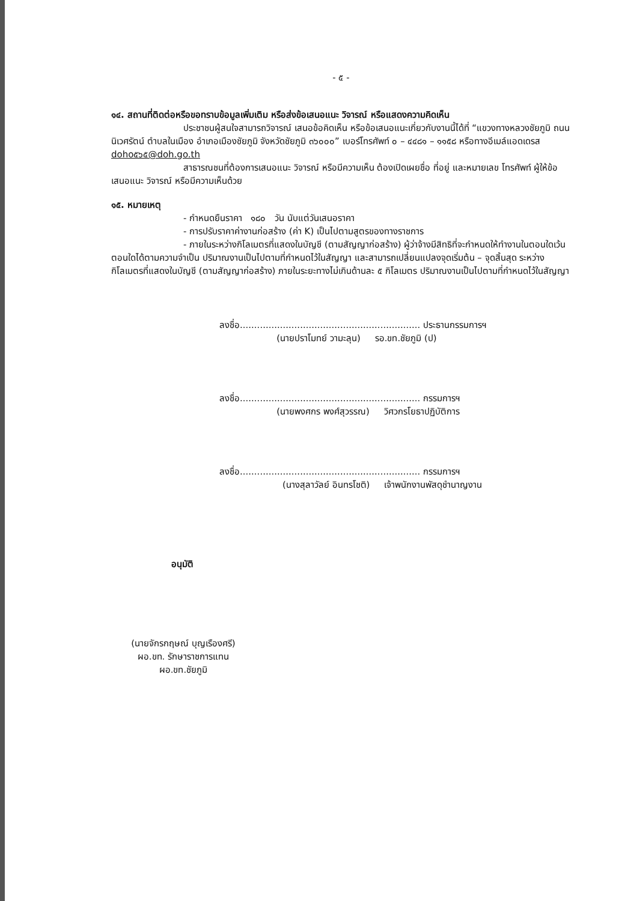- ๕ -
๑๔. สถานที่ติดต่อหรือขอทราบข้อมูลเพิ่มเติม หรือส่งข้อเสนอแนะ วิจารณ์ หรือแสดงความคิดเห็น
ประชาชนผู้สนใจสามารถวิจารณ์ เสนอข้อคิดเห็น หรือข้อเสนอแนะเกี่ยวกับงานนี้ได้ที่ “แขวงทางหลวงชัยภูมิ ถนนนิเวศรัตน์ ตำบลในเมือง อำเภอเมืองชัยภูมิ จังหวัดชัยภูมิ ๓๖๐๐๐” เบอร์โทรศัพท์ ๐ – ๔๔๘๑ – ๑๑๕๘ หรือทางอีเมล์แอดเดรส doho๕๖๕@doh.go.th
สาธารณชนที่ต้องการเสนอแนะ วิจารณ์ หรือมีความเห็น ต้องเปิดเผยชื่อ ที่อยู่ และหมายเลข โทรศัพท์ ผู้ให้ข้อเสนอแนะ วิจารณ์ หรือมีความเห็นด้วย
๑๕. หมายเหตุ
- กำหนดยืนราคา ๑๘๐ วัน นับแต่วันเสนอราคา
- การปรับราคาค่างานก่อสร้าง (ค่า K) เป็นไปตามสูตรของทางราชการ
- ภายในระหว่างกิโลเมตรที่แสดงในบัญชี (ตามสัญญาก่อสร้าง) ผู้ว่าจ้างมีสิทธิที่จะกำหนดให้ทำงานในตอนใดเว้นตอนใดได้ตามความจำเป็น ปริมาณงานเป็นไปตามที่กำหนดไว้ในสัญญา และสามารถเปลี่ยนแปลงจุดเริ่มต้น – จุดสิ้นสุด ระหว่างกิโลเมตรที่แสดงในบัญชี (ตามสัญญาก่อสร้าง) ภายในระยะทางไม่เกินด้านละ ๕ กิโลเมตร ปริมาณงานเป็นไปตามที่กำหนดไว้ในสัญญา
ลงชื่อ............................................................... ประธานกรรมการฯ
(นายปราโมทย์ วามะลุน) รอ.ขท.ชัยภูมิ (ป)
ลงชื่อ............................................................... กรรมการฯ
(นายพงศกร พงศ์สุวรรณ) วิศวกรโยธาปฏิบัติการ
ลงชื่อ............................................................... กรรมการฯ
(นางสุลาวัลย์ อินทรโชติ) เจ้าพนักงานพัสดุชำนาญงาน
อนุมัติ
(นายจักรกฤษณ์ บุญเรืองศรี)
ผอ.ขท. รักษาราชการแทน
ผอ.ขท.ชัยภูมิ